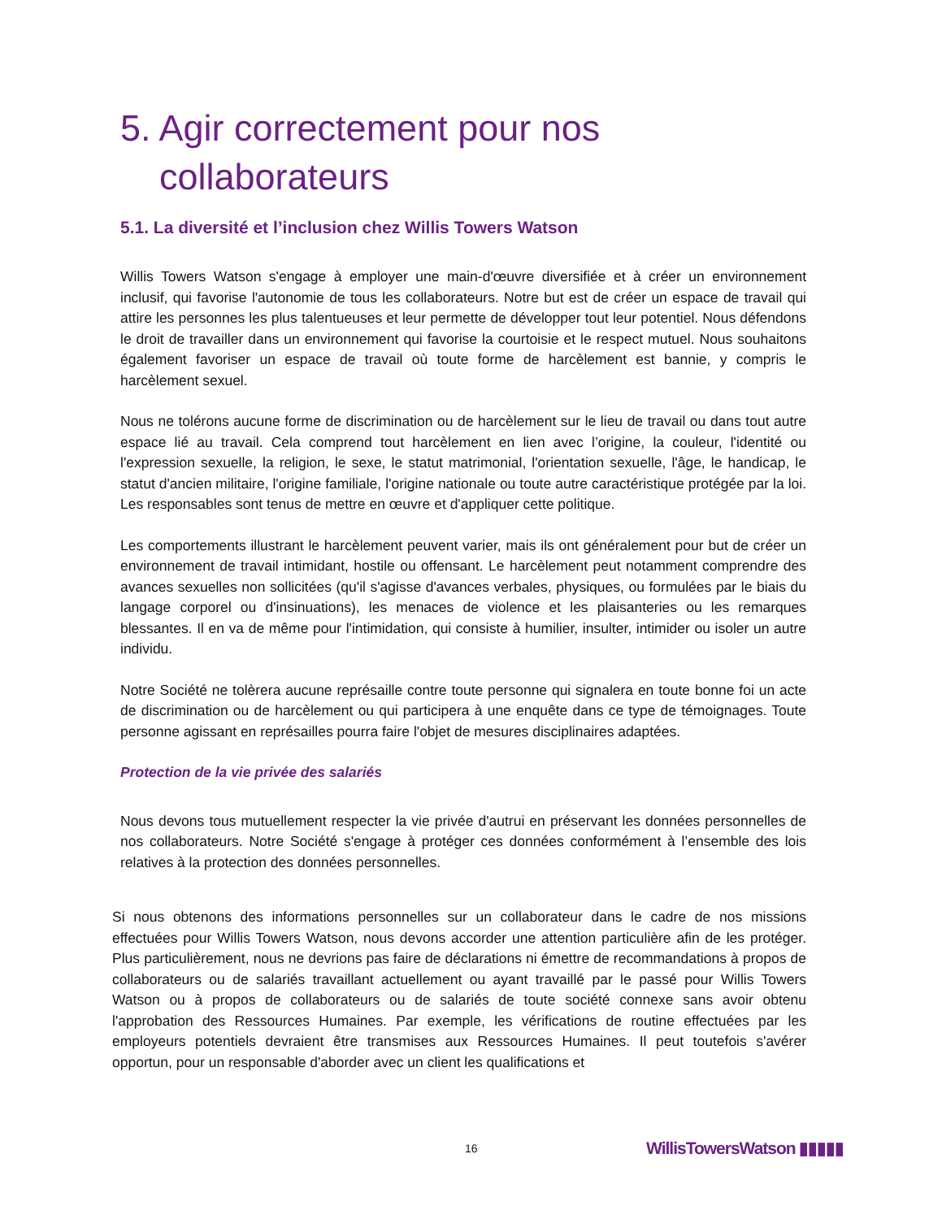5. Agir correctement pour nos
collaborateurs
5.1. La diversité et l’inclusion chez Willis Towers Watson
Willis Towers Watson s'engage à employer une main-d'œuvre diversifiée et à créer un environnement inclusif, qui favorise l'autonomie de tous les collaborateurs. Notre but est de créer un espace de travail qui attire les personnes les plus talentueuses et leur permette de développer tout leur potentiel. Nous défendons le droit de travailler dans un environnement qui favorise la courtoisie et le respect mutuel. Nous souhaitons également favoriser un espace de travail où toute forme de harcèlement est bannie, y compris le harcèlement sexuel.
Nous ne tolérons aucune forme de discrimination ou de harcèlement sur le lieu de travail ou dans tout autre espace lié au travail. Cela comprend tout harcèlement en lien avec l’origine, la couleur, l'identité ou l'expression sexuelle, la religion, le sexe, le statut matrimonial, l'orientation sexuelle, l'âge, le handicap, le statut d'ancien militaire, l'origine familiale, l'origine nationale ou toute autre caractéristique protégée par la loi. Les responsables sont tenus de mettre en œuvre et d'appliquer cette politique.
Les comportements illustrant le harcèlement peuvent varier, mais ils ont généralement pour but de créer un environnement de travail intimidant, hostile ou offensant. Le harcèlement peut notamment comprendre des avances sexuelles non sollicitées (qu'il s'agisse d'avances verbales, physiques, ou formulées par le biais du langage corporel ou d'insinuations), les menaces de violence et les plaisanteries ou les remarques blessantes. Il en va de même pour l'intimidation, qui consiste à humilier, insulter, intimider ou isoler un autre individu.
Notre Société ne tolèrera aucune représaille contre toute personne qui signalera en toute bonne foi un acte de discrimination ou de harcèlement ou qui participera à une enquête dans ce type de témoignages. Toute personne agissant en représailles pourra faire l'objet de mesures disciplinaires adaptées.
Protection de la vie privée des salariés
Nous devons tous mutuellement respecter la vie privée d'autrui en préservant les données personnelles de nos collaborateurs. Notre Société s'engage à protéger ces données conformément à l’ensemble des lois relatives à la protection des données personnelles.
Si nous obtenons des informations personnelles sur un collaborateur dans le cadre de nos missions effectuées pour Willis Towers Watson, nous devons accorder une attention particulière afin de les protéger. Plus particulièrement, nous ne devrions pas faire de déclarations ni émettre de recommandations à propos de collaborateurs ou de salariés travaillant actuellement ou ayant travaillé par le passé pour Willis Towers Watson ou à propos de collaborateurs ou de salariés de toute société connexe sans avoir obtenu l'approbation des Ressources Humaines. Par exemple, les vérifications de routine effectuées par les employeurs potentiels devraient être transmises aux Ressources Humaines. Il peut toutefois s'avérer opportun, pour un responsable d'aborder avec un client les qualifications et
16 WillisTowersWatson ▮▮▮▮▮